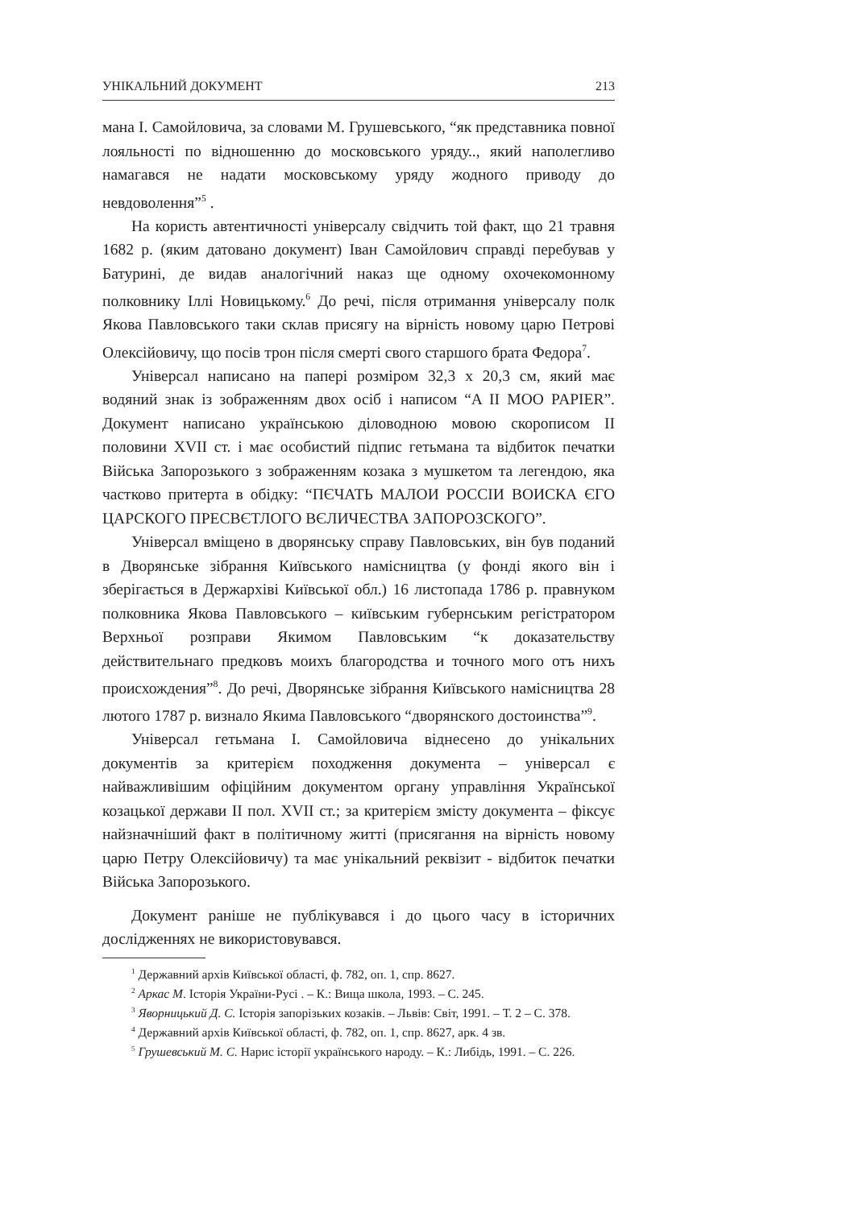УНІКАЛЬНИЙ ДОКУМЕНТ 213
мана І. Самойловича, за словами М. Грушевського, “як представника повної лояльності по відношенню до московського уряду.., який наполегливо намагався не надати московському уряду жодного приводу до невдоволення”<sup>5</sup> .
На користь автентичності універсалу свідчить той факт, що 21 травня 1682 р. (яким датовано документ) Іван Самойлович справді перебував у Батурині, де видав аналогічний наказ ще одному охочекомонному полковнику Іллі Новицькому.<sup>6</sup> До речі, після отримання універсалу полк Якова Павловського таки склав присягу на вірність новому царю Петрові Олексійовичу, що посів трон після смерті свого старшого брата Федора<sup>7</sup>.
Універсал написано на папері розміром 32,3 х 20,3 см, який має водяний знак із зображенням двох осіб і написом “A II MOO PAPIER”. Документ написано українською діловодною мовою скорописом II половини XVII ст. і має особистий підпис гетьмана та відбиток печатки Війська Запорозького з зображенням козака з мушкетом та легендою, яка частково притерта в обідку: “ПЄЧАТЬ МАЛОИ РОССІИ ВОИСКА ЄГО ЦАРСКОГО ПРЕСВЄТЛОГО ВЄЛИЧЕСТВА ЗАПОРОЗСКОГО”.
Універсал вміщено в дворянську справу Павловських, він був поданий в Дворянське зібрання Київського намісництва (у фонді якого він і зберігається в Держархіві Київської обл.) 16 листопада 1786 р. правнуком полковника Якова Павловського – київським губернським регістратором Верхньої розправи Якимом Павловським “к доказательству действительнаго предковъ моихъ благородства и точного мого отъ нихъ происхождения”<sup>8</sup>. До речі, Дворянське зібрання Київського намісництва 28 лютого 1787 р. визнало Якима Павловського “дворянского достоинства”<sup>9</sup>.
Універсал гетьмана І. Самойловича віднесено до унікальних документів за критерієм походження документа – універсал є найважливішим офіційним документом органу управління Української козацької держави II пол. XVII ст.; за критерієм змісту документа – фіксує найзначніший факт в політичному житті (присягання на вірність новому царю Петру Олексійовичу) та має унікальний реквізит - відбиток печатки Війська Запорозького.
Документ раніше не публікувався і до цього часу в історичних дослідженнях не використовувався.
<sup>1</sup> Державний архів Київської області, ф. 782, оп. 1, спр. 8627.
<sup>2</sup> Аркас М. Історія України-Русі . – К.: Вища школа, 1993. – С. 245.
<sup>3</sup> Яворницький Д. С. Історія запорізьких козаків. – Львів: Світ, 1991. – Т. 2 – С. 378.
<sup>4</sup> Державний архів Київської області, ф. 782, оп. 1, спр. 8627, арк. 4 зв.
<sup>5</sup> Грушевський М. С. Нарис історії українського народу. – К.: Либідь, 1991. – С. 226.